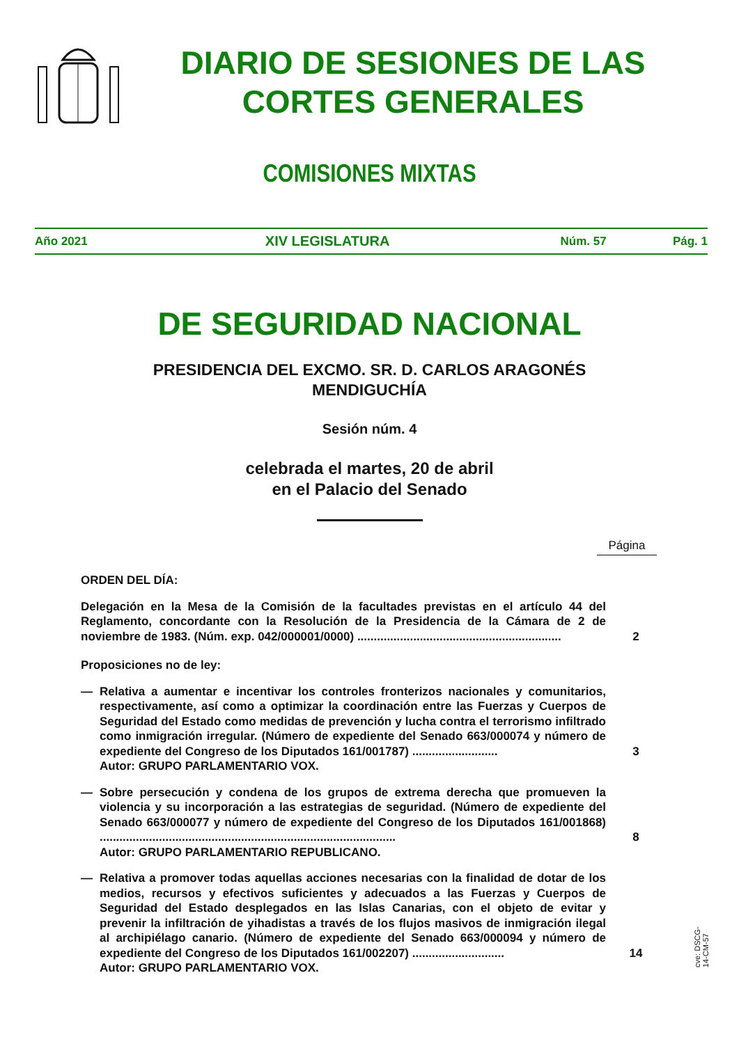DIARIO DE SESIONES DE LAS
CORTES GENERALES
COMISIONES MIXTAS
Año 2021 XIV LEGISLATURA Núm. 57 Pág. 1
DE SEGURIDAD NACIONAL
PRESIDENCIA DEL EXCMO. SR. D. CARLOS ARAGONÉS
MENDIGUCHÍA
Sesión núm. 4
celebrada el martes, 20 de abril
en el Palacio del Senado
Página
ORDEN DEL DÍA:
Delegación en la Mesa de la Comisión de la facultades previstas en el artículo 44 del Reglamento, concordante con la Resolución de la Presidencia de la Cámara de 2 de noviembre de 1983. (Núm. exp. 042/000001/0000) ..............................................................
2
Proposiciones no de ley:
— Relativa a aumentar e incentivar los controles fronterizos nacionales y comunitarios, respectivamente, así como a optimizar la coordinación entre las Fuerzas y Cuerpos de Seguridad del Estado como medidas de prevención y lucha contra el terrorismo infiltrado como inmigración irregular. (Número de expediente del Senado 663/000074 y número de expediente del Congreso de los Diputados 161/001787) ..........................
3
Autor: GRUPO PARLAMENTARIO VOX.
— Sobre persecución y condena de los grupos de extrema derecha que promueven la violencia y su incorporación a las estrategias de seguridad. (Número de expediente del Senado 663/000077 y número de expediente del Congreso de los Diputados 161/001868) ..........................................................................................
8
Autor: GRUPO PARLAMENTARIO REPUBLICANO.
— Relativa a promover todas aquellas acciones necesarias con la finalidad de dotar de los medios, recursos y efectivos suficientes y adecuados a las Fuerzas y Cuerpos de Seguridad del Estado desplegados en las Islas Canarias, con el objeto de evitar y prevenir la infiltración de yihadistas a través de los flujos masivos de inmigración ilegal al archipiélago canario. (Número de expediente del Senado 663/000094 y número de expediente del Congreso de los Diputados 161/002207) ............................
14
Autor: GRUPO PARLAMENTARIO VOX.
cve: DSCG-14-CM-57